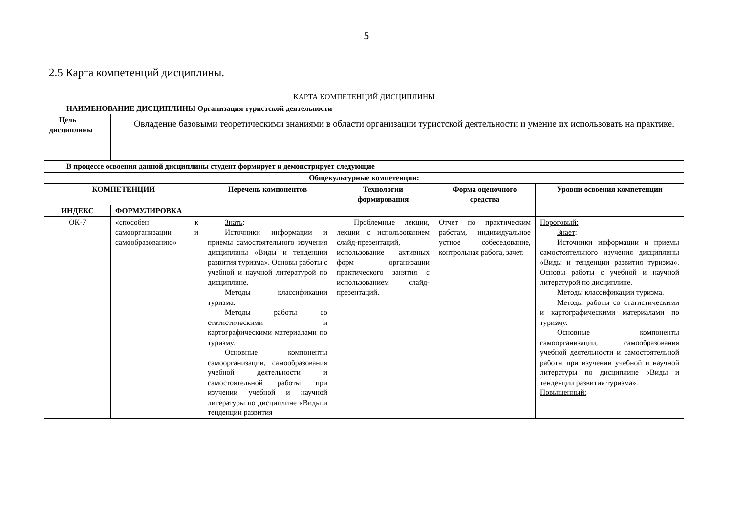5
2.5 Карта компетенций дисциплины.
| КАРТА КОМПЕТЕНЦИЙ ДИСЦИПЛИНЫ | | | | | |
| НАИМЕНОВАНИЕ ДИСЦИПЛИНЫ Организация туристской деятельности | | | | | |
| Цель дисциплины | Овладение базовыми теоретическими знаниями в области организации туристской деятельности и умение их использовать на практике. | | | | |
| В процессе освоения данной дисциплины студент формирует и демонстрирует следующие | | | | | |
| Общекультурные компетенции: | | | | | |
| КОМПЕТЕНЦИИ | | Перечень компонентов | Технологии формирования | Форма оценочного средства | Уровни освоения компетенции |
| ИНДЕКС | ФОРМУЛИРОВКА | | | | |
| ОК-7 | «способен к самоорганизации и самообразованию» | Знать : Источники информации и приемы самостоятельного изучения дисциплины «Виды и тенденции развития туризма». Основы работы с учебной и научной литературой по дисциплине. Методы классификации туризма. Методы работы со статистическими и картографическими материалами по туризму. Основные компоненты самоорганизации, самообразования учебной деятельности и самостоятельной работы при изучении учебной и научной литературы по дисциплине «Виды и тенденции развития | Проблемные лекции, лекции с использованием слайд-презентаций, использование активных форм организации практического занятия с использованием слайд-презентаций. | Отчет по практическим работам, индивидуальное устное собеседование, контрольная работа, зачет. | Пороговый: Знает : Источники информации и приемы самостоятельного изучения дисциплины «Виды и тенденции развития туризма». Основы работы с учебной и научной литературой по дисциплине. Методы классификации туризма. Методы работы со статистическими и картографическими материалами по туризму. Основные компоненты самоорганизации, самообразования учебной деятельности и самостоятельной работы при изучении учебной и научной литературы по дисциплине «Виды и тенденции развития туризма». Повышенный: |